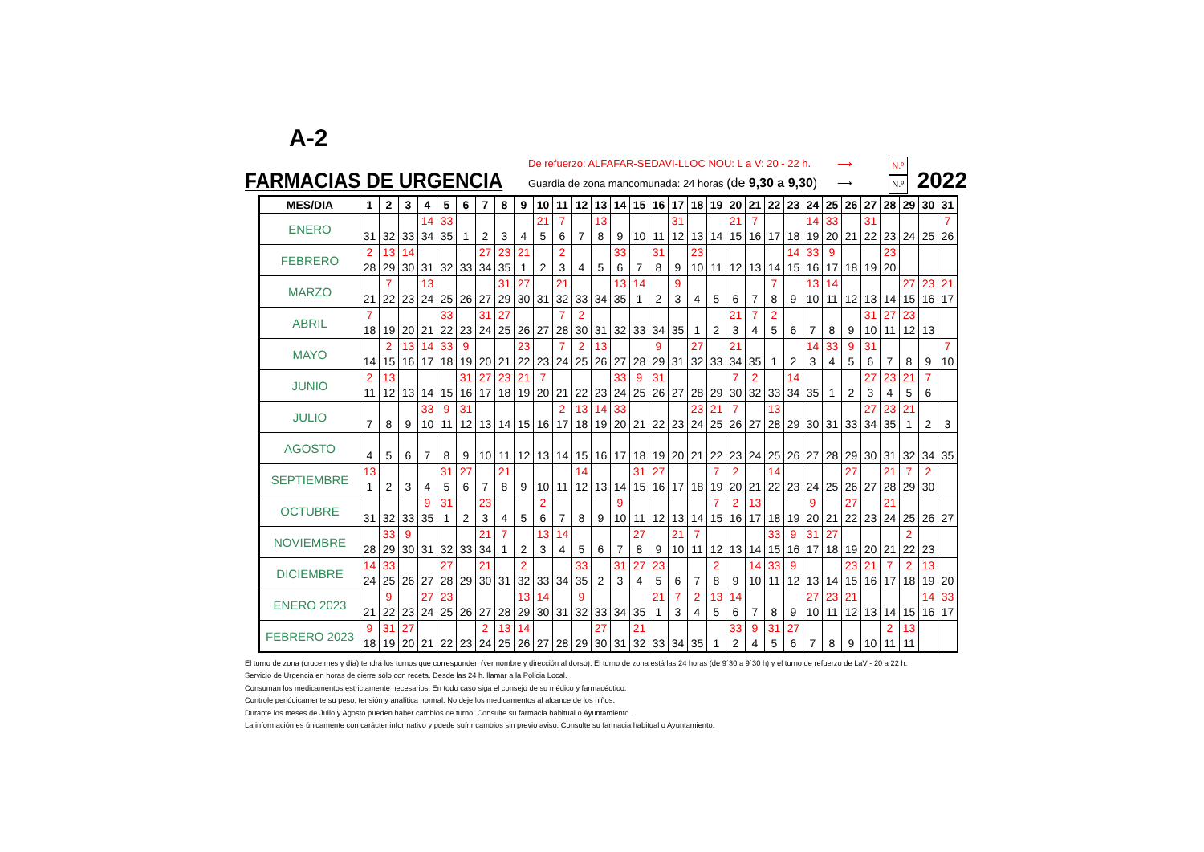A-2
FARMACIAS DE URGENCIA
De refuerzo: ALFAFAR-SEDAVI-LLOC NOU: L a V: 20 - 22 h.
Guardia de zona mancomunada: 24 horas (de 9,30 a 9,30)
⟶
⟶
N.º
N.º
2022
| MES/DIA | 1 | 2 | 3 | 4 | 5 | 6 | 7 | 8 | 9 | 10 | 11 | 12 | 13 | 14 | 15 | 16 | 17 | 18 | 19 | 20 | 21 | 22 | 23 | 24 | 25 | 26 | 27 | 28 | 29 | 30 | 31 |
| --- | --- | --- | --- | --- | --- | --- | --- | --- | --- | --- | --- | --- | --- | --- | --- | --- | --- | --- | --- | --- | --- | --- | --- | --- | --- | --- | --- | --- | --- | --- | --- |
| ENERO | 31 | 32 | 33 | 14 34 | 33 35 | 1 | 2 | 3 | 4 | 21 5 | 7 6 | 7 | 13 8 | 9 | 10 | 11 | 31 12 | 13 | 14 | 21 15 | 7 16 | 17 | 18 | 14 19 | 33 20 | 21 | 31 22 | 23 | 24 | 25 | 7 26 |
| FEBRERO | 2 28 | 13 29 | 14 30 | 31 | 32 | 33 | 27 34 | 23 35 | 21 1 | 2 | 2 3 | 4 | 5 | 33 6 | 7 | 31 8 | 9 | 23 10 | 11 | 12 | 13 | 14 | 14 15 | 33 16 | 9 17 | 18 | 19 | 23 20 | | | |
| MARZO | 21 | 7 22 | 23 | 13 24 | 25 | 26 | 27 | 31 29 | 27 30 | 31 | 21 32 | 33 | 34 | 13 35 | 14 1 | 2 | 9 3 | 4 | 5 | 6 | 7 | 7 8 | 9 | 13 10 | 14 11 | 12 | 13 | 14 | 27 15 | 23 16 | 21 17 |
| ABRIL | 7 18 | 19 | 20 | 21 | 33 22 | 23 | 31 24 | 27 25 | 26 | 27 | 7 28 | 2 30 | 31 | 32 | 33 | 34 | 35 | 1 | 2 | 21 3 | 7 4 | 2 5 | 6 | 7 | 8 | 9 | 31 10 | 27 11 | 23 12 | 13 | |
| MAYO | 14 | 2 15 | 13 16 | 14 17 | 33 18 | 9 19 | 20 | 21 | 23 22 | 23 | 7 24 | 2 25 | 13 26 | 27 | 28 | 9 29 | 31 | 27 32 | 33 | 21 34 | 35 | 1 | 2 | 14 3 | 33 4 | 9 5 | 31 6 | 7 | 8 | 9 | 7 10 |
| JUNIO | 2 11 | 13 12 | 13 | 14 | 15 | 31 16 | 27 17 | 23 18 | 21 19 | 7 20 | 21 | 22 | 23 | 33 24 | 9 25 | 31 26 | 27 | 28 | 29 | 7 30 | 2 32 | 33 | 14 34 | 35 | 1 | 2 | 27 3 | 23 4 | 21 5 | 7 6 | |
| JULIO | 7 | 8 | 9 | 33 10 | 9 11 | 31 12 | 13 | 14 | 15 | 16 | 2 17 | 13 18 | 14 19 | 33 20 | 21 | 22 | 23 | 23 24 | 21 25 | 7 26 | 27 | 13 28 | 29 | 30 | 31 | 33 | 27 34 | 23 35 | 21 1 | 2 | 3 |
| AGOSTO | 4 | 5 | 6 | 7 | 8 | 9 | 10 | 11 | 12 | 13 | 14 | 15 | 16 | 17 | 18 | 19 | 20 | 21 | 22 | 23 | 24 | 25 | 26 | 27 | 28 | 29 | 30 | 31 | 32 | 34 | 35 |
| SEPTIEMBRE | 13 1 | 2 | 3 | 4 | 31 5 | 27 6 | 7 | 21 8 | 9 | 10 | 11 | 14 12 | 13 | 14 | 31 15 | 27 16 | 17 | 18 | 7 19 | 2 20 | 21 | 14 22 | 23 | 24 | 25 | 27 26 | 27 | 21 28 | 7 29 | 2 30 | |
| OCTUBRE | 31 | 32 | 33 | 9 35 | 31 1 | 2 | 23 3 | 4 | 5 | 2 6 | 7 | 8 | 9 | 9 10 | 11 | 12 | 13 | 14 | 7 15 | 2 16 | 13 17 | 18 | 19 | 9 20 | 21 | 27 22 | 23 | 21 24 | 25 | 26 | 27 |
| NOVIEMBRE | 28 | 33 29 | 9 30 | 31 | 32 | 33 | 21 34 | 7 1 | 2 | 13 3 | 14 4 | 5 | 6 | 7 | 27 8 | 9 | 21 10 | 7 11 | 12 | 13 | 14 | 33 15 | 9 16 | 31 17 | 27 18 | 19 | 20 | 21 | 2 22 | 23 | |
| DICIEMBRE | 14 24 | 33 25 | 26 | 27 | 27 28 | 29 | 21 30 | 31 | 2 32 | 33 | 34 | 33 35 | 2 | 31 3 | 27 4 | 23 5 | 6 | 7 | 2 8 | 9 | 14 10 | 33 11 | 9 12 | 13 | 14 | 23 15 | 21 16 | 7 17 | 2 18 | 13 19 | 20 |
| ENERO 2023 | 21 | 9 22 | 23 | 27 24 | 23 25 | 26 | 27 | 28 | 13 29 | 14 30 | 31 | 9 32 | 33 | 34 | 35 | 21 1 | 7 3 | 2 4 | 13 5 | 14 6 | 7 | 8 | 9 | 27 10 | 23 11 | 21 12 | 13 | 14 | 15 | 14 16 | 33 17 |
| FEBRERO 2023 | 9 18 | 31 19 | 27 20 | 21 | 22 | 23 | 2 24 | 13 25 | 14 26 | 27 | 28 | 29 | 27 30 | 31 | 21 32 | 33 | 34 | 35 | 1 | 33 2 | 9 4 | 31 5 | 27 6 | 7 | 8 | 9 | 10 | 2 11 | 13 11 | | |
El turno de zona (cruce mes y día) tendrá los turnos que corresponden (ver nombre y dirección al dorso). El turno de zona está las 24 horas (de 9´30 a 9´30 h) y el turno de refuerzo de LaV - 20 a 22 h.
Servicio de Urgencia en horas de cierre sólo con receta. Desde las 24 h. llamar a la Policia Local.
Consuman los medicamentos estrictamente necesarios. En todo caso siga el consejo de su médico y farmacéutico.
Controle periódicamente su peso, tensión y analítica normal. No deje los medicamentos al alcance de los niños.
Durante los meses de Julio y Agosto pueden haber cambios de turno. Consulte su farmacia habitual o Ayuntamiento.
La información es únicamente con carácter informativo y puede sufrir cambios sin previo aviso. Consulte su farmacia habitual o Ayuntamiento.